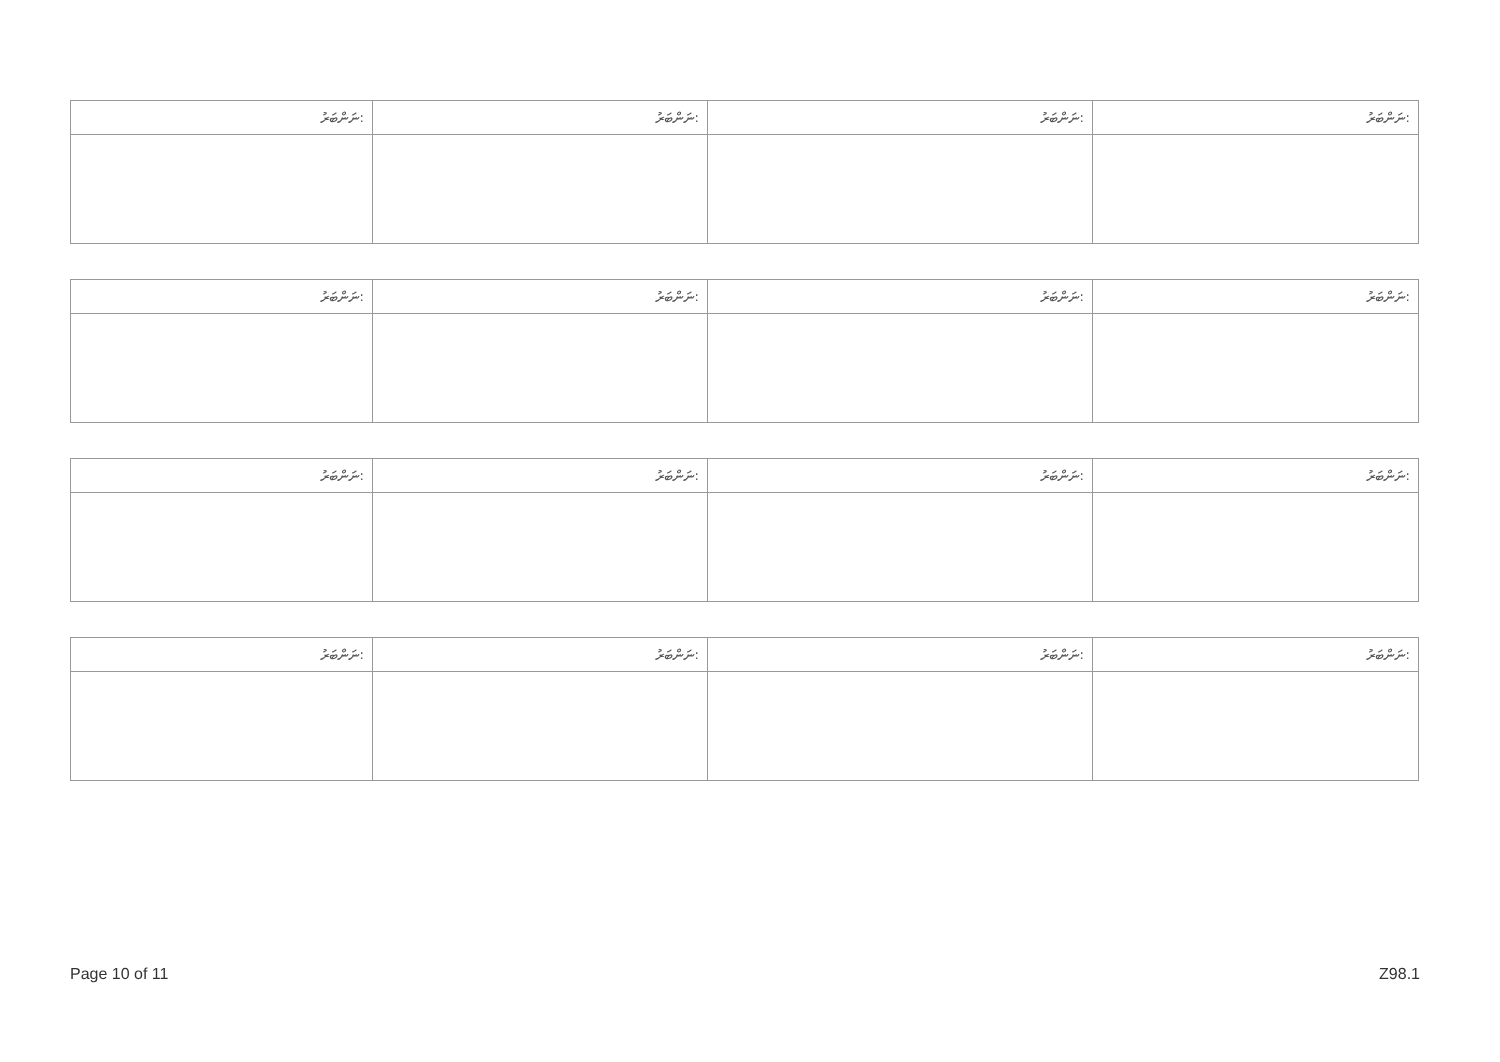| ނަންބަރު: | ނަންބަރު: | ނަންބަރު: | ނަންބަރު: |
| --- | --- | --- | --- |
| ނަންބަރު: | ނަންބަރު: | ނަންބަރު: | ނަންބަރު: |
| --- | --- | --- | --- |
| ނަންބަރު: | ނަންބަރު: | ނަންބަރު: | ނަންބަރު: |
| --- | --- | --- | --- |
| ނަންބަރު: | ނަންބަރު: | ނަންބަރު: | ނަންބަރު: |
| --- | --- | --- | --- |
Page 10 of 11 Z98.1